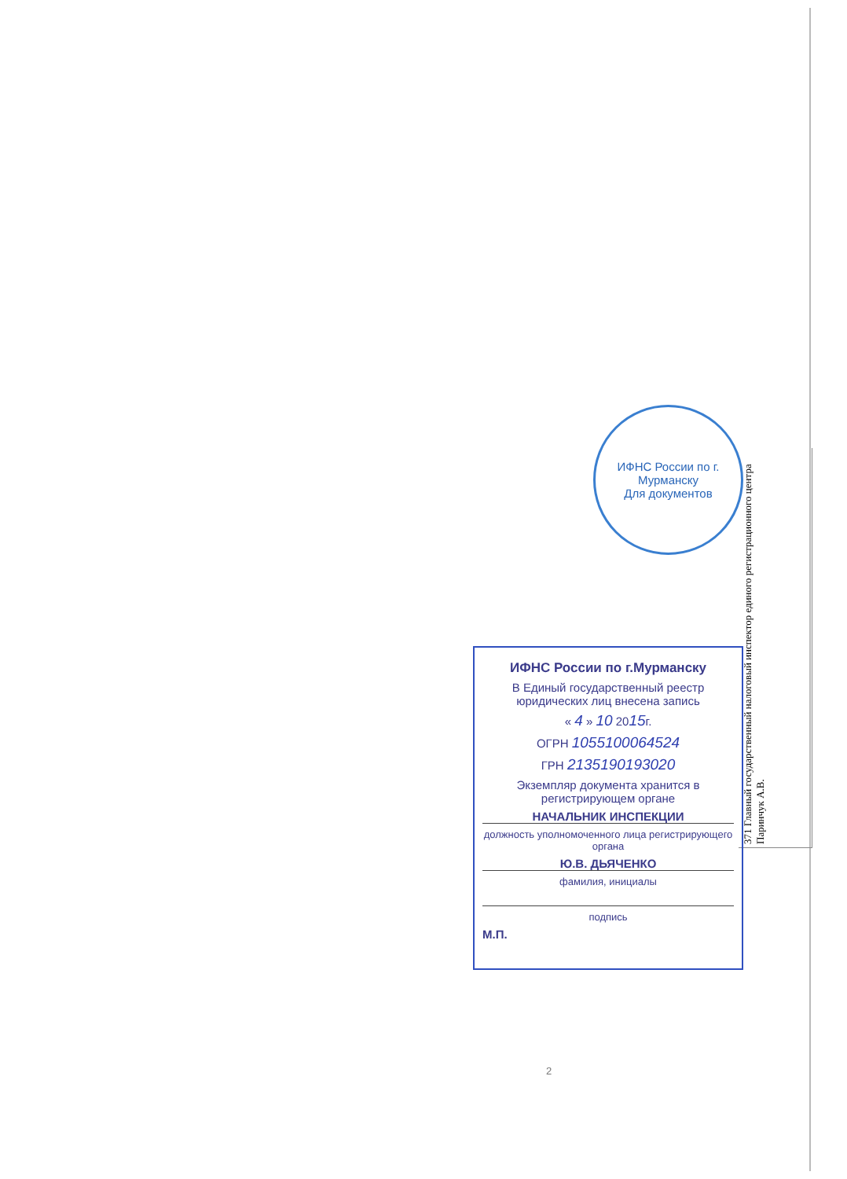ИФНС России по г. Мурманску
Для документов
371 Главный государственный налоговый инспектор единого регистрационного центра Паринчук А.В.
ИФНС России по г.Мурманску
В Единый государственный реестр юридических лиц внесена запись
« 4 » 10 2015г.
ОГРН 1055100064524
ГРН 2135190193020
Экземпляр документа хранится в регистрирующем органе
НАЧАЛЬНИК ИНСПЕКЦИИ
должность уполномоченного лица регистрирующего органа
Ю.В. ДЬЯЧЕНКО
фамилия, инициалы
подпись
М.П.
2